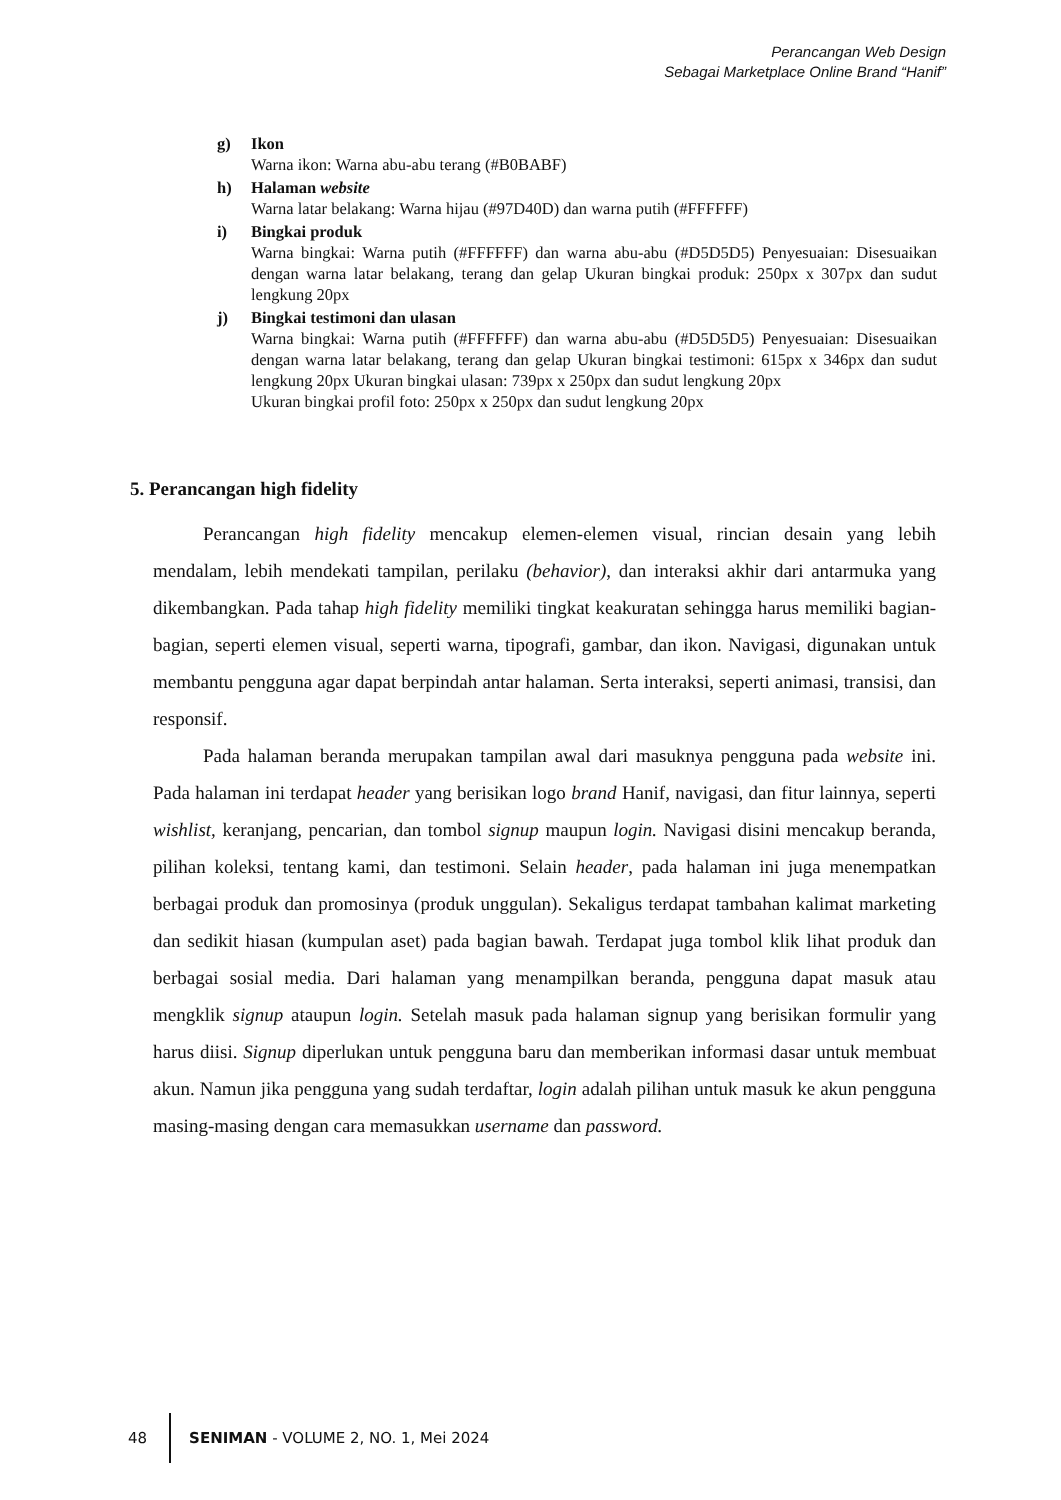Perancangan Web Design
Sebagai Marketplace Online Brand “Hanif”
g) Ikon
Warna ikon: Warna abu-abu terang (#B0BABF)
h) Halaman website
Warna latar belakang: Warna hijau (#97D40D) dan warna putih (#FFFFFF)
i) Bingkai produk
Warna bingkai: Warna putih (#FFFFFF) dan warna abu-abu (#D5D5D5) Penyesuaian: Disesuaikan dengan warna latar belakang, terang dan gelap Ukuran bingkai produk: 250px x 307px dan sudut lengkung 20px
j) Bingkai testimoni dan ulasan
Warna bingkai: Warna putih (#FFFFFF) dan warna abu-abu (#D5D5D5) Penyesuaian: Disesuaikan dengan warna latar belakang, terang dan gelap Ukuran bingkai testimoni: 615px x 346px dan sudut lengkung 20px Ukuran bingkai ulasan: 739px x 250px dan sudut lengkung 20px
Ukuran bingkai profil foto: 250px x 250px dan sudut lengkung 20px
5. Perancangan high fidelity
Perancangan high fidelity mencakup elemen-elemen visual, rincian desain yang lebih mendalam, lebih mendekati tampilan, perilaku (behavior), dan interaksi akhir dari antarmuka yang dikembangkan. Pada tahap high fidelity memiliki tingkat keakuratan sehingga harus memiliki bagian-bagian, seperti elemen visual, seperti warna, tipografi, gambar, dan ikon. Navigasi, digunakan untuk membantu pengguna agar dapat berpindah antar halaman. Serta interaksi, seperti animasi, transisi, dan responsif.
Pada halaman beranda merupakan tampilan awal dari masuknya pengguna pada website ini. Pada halaman ini terdapat header yang berisikan logo brand Hanif, navigasi, dan fitur lainnya, seperti wishlist, keranjang, pencarian, dan tombol signup maupun login. Navigasi disini mencakup beranda, pilihan koleksi, tentang kami, dan testimoni. Selain header, pada halaman ini juga menempatkan berbagai produk dan promosinya (produk unggulan). Sekaligus terdapat tambahan kalimat marketing dan sedikit hiasan (kumpulan aset) pada bagian bawah. Terdapat juga tombol klik lihat produk dan berbagai sosial media. Dari halaman yang menampilkan beranda, pengguna dapat masuk atau mengklik signup ataupun login. Setelah masuk pada halaman signup yang berisikan formulir yang harus diisi. Signup diperlukan untuk pengguna baru dan memberikan informasi dasar untuk membuat akun. Namun jika pengguna yang sudah terdaftar, login adalah pilihan untuk masuk ke akun pengguna masing-masing dengan cara memasukkan username dan password.
48
SENIMAN - VOLUME 2, NO. 1, Mei 2024